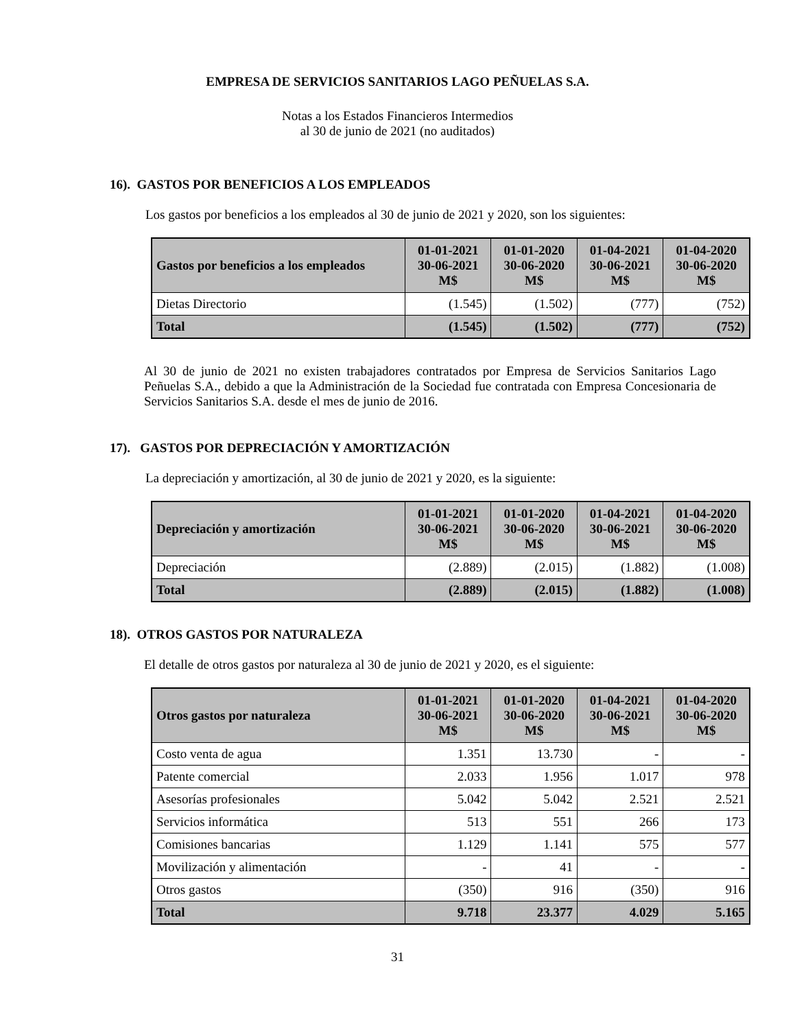EMPRESA DE SERVICIOS SANITARIOS LAGO PEÑUELAS S.A.
Notas a los Estados Financieros Intermedios
al 30 de junio de 2021 (no auditados)
16). GASTOS POR BENEFICIOS A LOS EMPLEADOS
Los gastos por beneficios a los empleados al 30 de junio de 2021 y 2020, son los siguientes:
| Gastos por beneficios a los empleados | 01-01-2021 30-06-2021 M$ | 01-01-2020 30-06-2020 M$ | 01-04-2021 30-06-2021 M$ | 01-04-2020 30-06-2020 M$ |
| --- | --- | --- | --- | --- |
| Dietas Directorio | (1.545) | (1.502) | (777) | (752) |
| Total | (1.545) | (1.502) | (777) | (752) |
Al 30 de junio de 2021 no existen trabajadores contratados por Empresa de Servicios Sanitarios Lago Peñuelas S.A., debido a que la Administración de la Sociedad fue contratada con Empresa Concesionaria de Servicios Sanitarios S.A. desde el mes de junio de 2016.
17). GASTOS POR DEPRECIACIÓN Y AMORTIZACIÓN
La depreciación y amortización, al 30 de junio de 2021 y 2020, es la siguiente:
| Depreciación y amortización | 01-01-2021 30-06-2021 M$ | 01-01-2020 30-06-2020 M$ | 01-04-2021 30-06-2021 M$ | 01-04-2020 30-06-2020 M$ |
| --- | --- | --- | --- | --- |
| Depreciación | (2.889) | (2.015) | (1.882) | (1.008) |
| Total | (2.889) | (2.015) | (1.882) | (1.008) |
18). OTROS GASTOS POR NATURALEZA
El detalle de otros gastos por naturaleza al 30 de junio de 2021 y 2020, es el siguiente:
| Otros gastos por naturaleza | 01-01-2021 30-06-2021 M$ | 01-01-2020 30-06-2020 M$ | 01-04-2021 30-06-2021 M$ | 01-04-2020 30-06-2020 M$ |
| --- | --- | --- | --- | --- |
| Costo venta de agua | 1.351 | 13.730 | - | - |
| Patente comercial | 2.033 | 1.956 | 1.017 | 978 |
| Asesorías profesionales | 5.042 | 5.042 | 2.521 | 2.521 |
| Servicios informática | 513 | 551 | 266 | 173 |
| Comisiones bancarias | 1.129 | 1.141 | 575 | 577 |
| Movilización y alimentación | - | 41 | - | - |
| Otros gastos | (350) | 916 | (350) | 916 |
| Total | 9.718 | 23.377 | 4.029 | 5.165 |
31